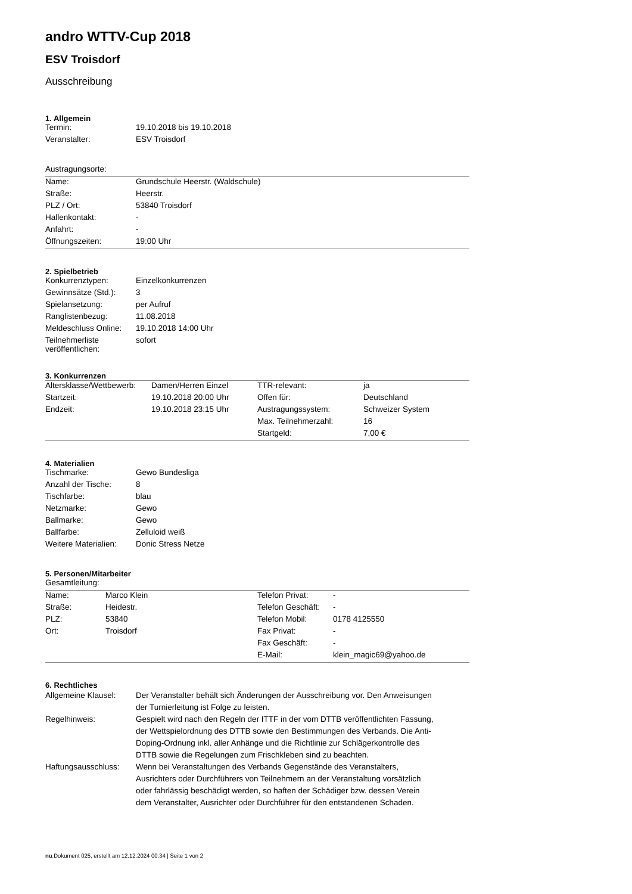andro WTTV-Cup 2018
ESV Troisdorf
Ausschreibung
1. Allgemein
| Termin: | 19.10.2018 bis 19.10.2018 |
| Veranstalter: | ESV Troisdorf |
Austragungsorte:
| Name: | Grundschule Heerstr. (Waldschule) |
| Straße: | Heerstr. |
| PLZ / Ort: | 53840 Troisdorf |
| Hallenkontakt: | - |
| Anfahrt: | - |
| Öffnungszeiten: | 19:00 Uhr |
2. Spielbetrieb
| Konkurrenztypen: | Einzelkonkurrenzen |
| Gewinnsätze (Std.): | 3 |
| Spielansetzung: | per Aufruf |
| Ranglistenbezug: | 11.08.2018 |
| Meldeschluss Online: | 19.10.2018 14:00 Uhr |
| Teilnehmerliste veröffentlichen: | sofort |
3. Konkurrenzen
| Altersklasse/Wettbewerb: | Damen/Herren Einzel | TTR-relevant: | ja |
| Startzeit: | 19.10.2018 20:00 Uhr | Offen für: | Deutschland |
| Endzeit: | 19.10.2018 23:15 Uhr | Austragungssystem: | Schweizer System |
| | | Max. Teilnehmerzahl: | 16 |
| | | Startgeld: | 7,00 € |
4. Materialien
| Tischmarke: | Gewo Bundesliga |
| Anzahl der Tische: | 8 |
| Tischfarbe: | blau |
| Netzmarke: | Gewo |
| Ballmarke: | Gewo |
| Ballfarbe: | Zelluloid weiß |
| Weitere Materialien: | Donic Stress Netze |
5. Personen/Mitarbeiter
Gesamtleitung:
| Name: | Marco Klein | Telefon Privat: | - |
| Straße: | Heidestr. | Telefon Geschäft: | - |
| PLZ: | 53840 | Telefon Mobil: | 0178 4125550 |
| Ort: | Troisdorf | Fax Privat: | - |
| | | Fax Geschäft: | - |
| | | E-Mail: | klein_magic69@yahoo.de |
6. Rechtliches
| Allgemeine Klausel: | Der Veranstalter behält sich Änderungen der Ausschreibung vor. Den Anweisungen der Turnierleitung ist Folge zu leisten. |
| Regelhinweis: | Gespielt wird nach den Regeln der ITTF in der vom DTTB veröffentlichten Fassung, der Wettspielordnung des DTTB sowie den Bestimmungen des Verbands. Die Anti-Doping-Ordnung inkl. aller Anhänge und die Richtlinie zur Schlägerkontrolle des DTTB sowie die Regelungen zum Frischkleben sind zu beachten. |
| Haftungsausschluss: | Wenn bei Veranstaltungen des Verbands Gegenstände des Veranstalters, Ausrichters oder Durchführers von Teilnehmern an der Veranstaltung vorsätzlich oder fahrlässig beschädigt werden, so haften der Schädiger bzw. dessen Verein dem Veranstalter, Ausrichter oder Durchführer für den entstandenen Schaden. |
nu.Dokument 025, erstellt am 12.12.2024 00:34 | Seite 1 von 2